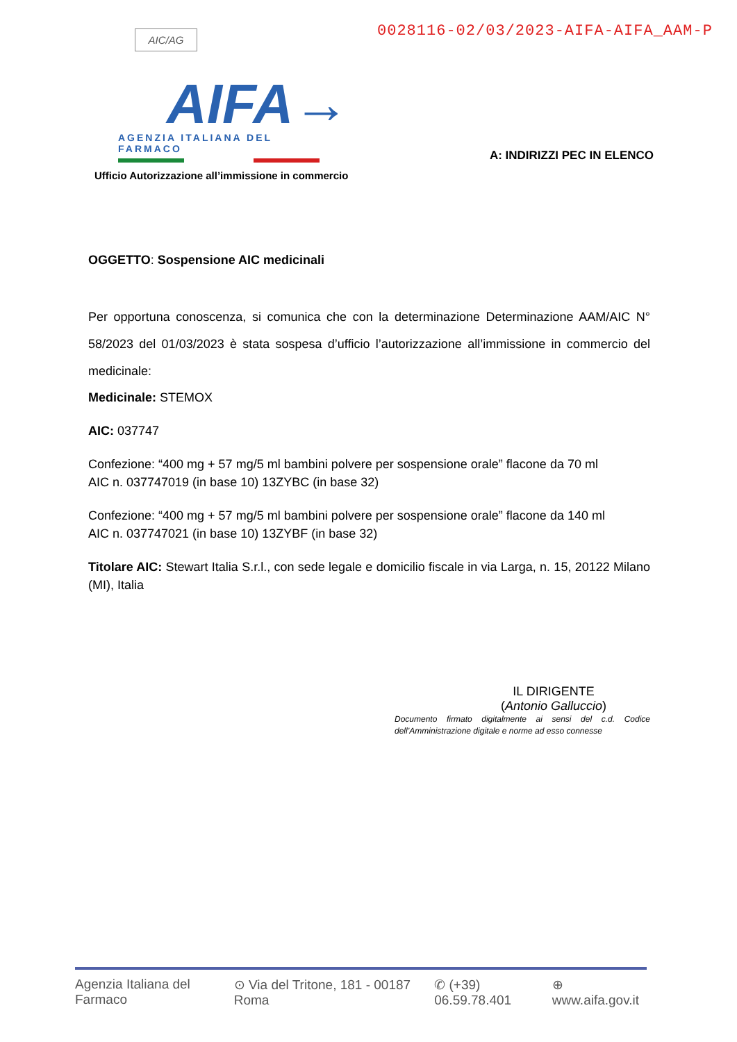AIC/AG
0028116-02/03/2023-AIFA-AIFA_AAM-P
AIFA→
AGENZIA ITALIANA DEL FARMACO
Ufficio Autorizzazione all’immissione in commercio A: INDIRIZZI PEC IN ELENCO
OGGETTO: Sospensione AIC medicinali
Per opportuna conoscenza, si comunica che con la determinazione Determinazione AAM/AIC N° 58/2023 del 01/03/2023 è stata sospesa d’ufficio l’autorizzazione all’immissione in commercio del medicinale:
Medicinale: STEMOX
AIC: 037747
Confezione: “400 mg + 57 mg/5 ml bambini polvere per sospensione orale” flacone da 70 ml
AIC n. 037747019 (in base 10) 13ZYBC (in base 32)
Confezione: “400 mg + 57 mg/5 ml bambini polvere per sospensione orale” flacone da 140 ml
AIC n. 037747021 (in base 10) 13ZYBF (in base 32)
Titolare AIC: Stewart Italia S.r.l., con sede legale e domicilio fiscale in via Larga, n. 15, 20122 Milano (MI), Italia
IL DIRIGENTE
(Antonio Galluccio)
Documento firmato digitalmente ai sensi del c.d. Codice dell’Amministrazione digitale e norme ad esso connesse
Agenzia Italiana del Farmaco ⊙ Via del Tritone, 181 - 00187 Roma ✆ (+39) 06.59.78.401 ⊕ www.aifa.gov.it